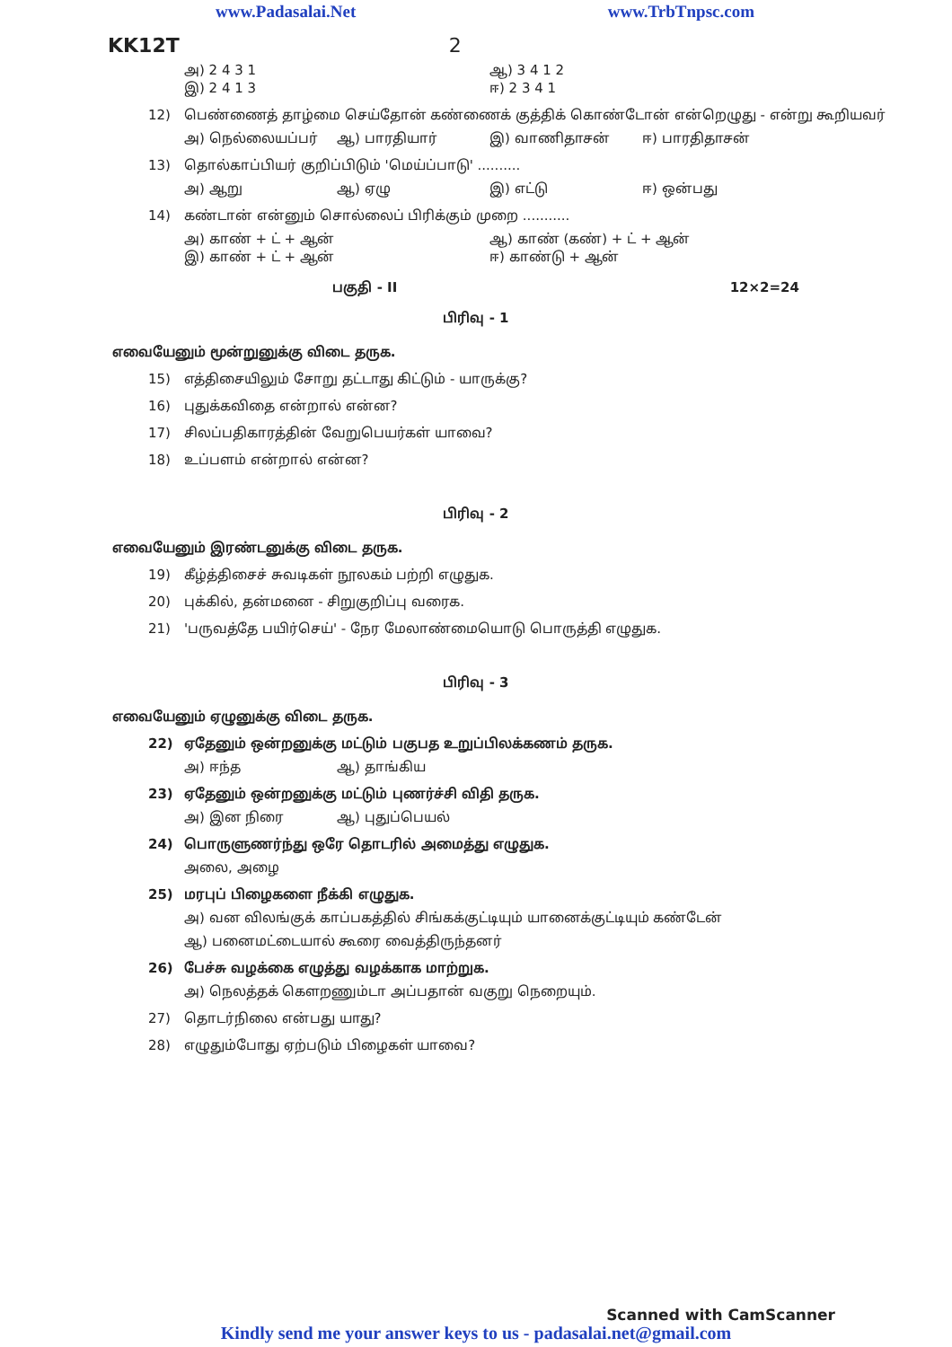www.Padasalai.Net www.TrbTnpsc.com
KK12T 2
அ) 2 4 3 1 ஆ) 3 4 1 2 இ) 2 4 1 3 ஈ) 2 3 4 1
12) பெண்ணைத் தாழ்மை செய்தோன் கண்ணைக் குத்திக் கொண்டோன் என்றெழுது - என்று கூறியவர்
அ) நெல்லையப்பர் ஆ) பாரதியார் இ) வாணிதாசன் ஈ) பாரதிதாசன்
13) தொல்காப்பியர் குறிப்பிடும் 'மெய்ப்பாடு' ..........
அ) ஆறு ஆ) ஏழு இ) எட்டு ஈ) ஒன்பது
14) கண்டான் என்னும் சொல்லைப் பிரிக்கும் முறை ...........
அ) காண் + ட் + ஆன் ஆ) காண் (கண்) + ட் + ஆன் இ) காண் + ட் + ஆன் ஈ) காண்டு + ஆன்
பகுதி - II 12×2=24
பிரிவு - 1
எவையேனும் மூன்றுனுக்கு விடை தருக.
15) எத்திசையிலும் சோறு தட்டாது கிட்டும் - யாருக்கு?
16) புதுக்கவிதை என்றால் என்ன?
17) சிலப்பதிகாரத்தின் வேறுபெயர்கள் யாவை?
18) உப்பளம் என்றால் என்ன?
பிரிவு - 2
எவையேனும் இரண்டனுக்கு விடை தருக.
19) கீழ்த்திசைச் சுவடிகள் நூலகம் பற்றி எழுதுக.
20) புக்கில், தன்மனை - சிறுகுறிப்பு வரைக.
21) 'பருவத்தே பயிர்செய்' - நேர மேலாண்மையொடு பொருத்தி எழுதுக.
பிரிவு - 3
எவையேனும் ஏழுனுக்கு விடை தருக.
22) ஏதேனும் ஒன்றனுக்கு மட்டும் பகுபத உறுப்பிலக்கணம் தருக.
அ) ஈந்த ஆ) தாங்கிய
23) ஏதேனும் ஒன்றனுக்கு மட்டும் புணர்ச்சி விதி தருக.
அ) இன நிரை ஆ) புதுப்பெயல்
24) பொருளுணர்ந்து ஒரே தொடரில் அமைத்து எழுதுக.
அலை, அழை
25) மரபுப் பிழைகளை நீக்கி எழுதுக.
அ) வன விலங்குக் காப்பகத்தில் சிங்கக்குட்டியும் யானைக்குட்டியும் கண்டேன்
ஆ) பனைமட்டையால் கூரை வைத்திருந்தனர்
26) பேச்சு வழக்கை எழுத்து வழக்காக மாற்றுக.
அ) நெலத்தக் கௌறணும்டா அப்பதான் வகுறு நெறையும்.
27) தொடர்நிலை என்பது யாது?
28) எழுதும்போது ஏற்படும் பிழைகள் யாவை?
Scanned with CamScanner
Kindly send me your answer keys to us - padasalai.net@gmail.com